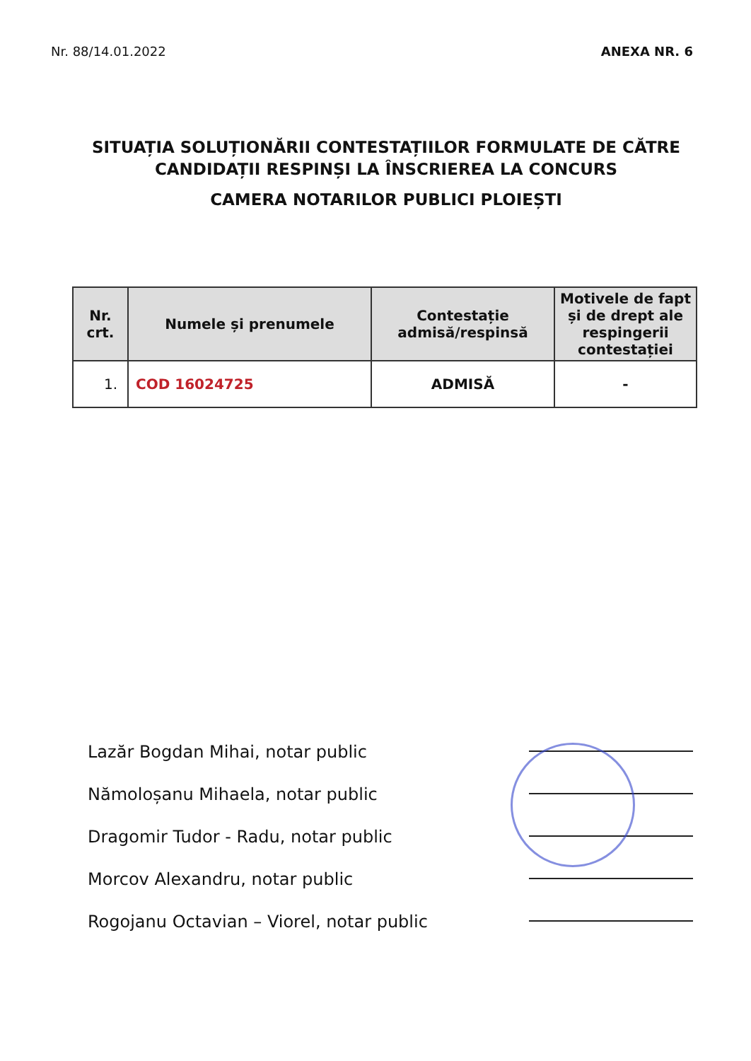Nr. 88/14.01.2022 ANEXA NR. 6
SITUAȚIA SOLUȚIONĂRII CONTESTAȚIILOR FORMULATE DE CĂTRE
CANDIDAȚII RESPINȘI LA ÎNSCRIEREA LA CONCURS
CAMERA NOTARILOR PUBLICI PLOIEȘTI
| Nr. crt. | Numele și prenumele | Contestație admisă/respinsă | Motivele de fapt și de drept ale respingerii contestației |
| --- | --- | --- | --- |
| 1. | COD 16024725 | ADMISĂ | - |
Lazăr Bogdan Mihai, notar public
Nămoloșanu Mihaela, notar public
Dragomir Tudor - Radu, notar public
Morcov Alexandru, notar public
Rogojanu Octavian – Viorel, notar public